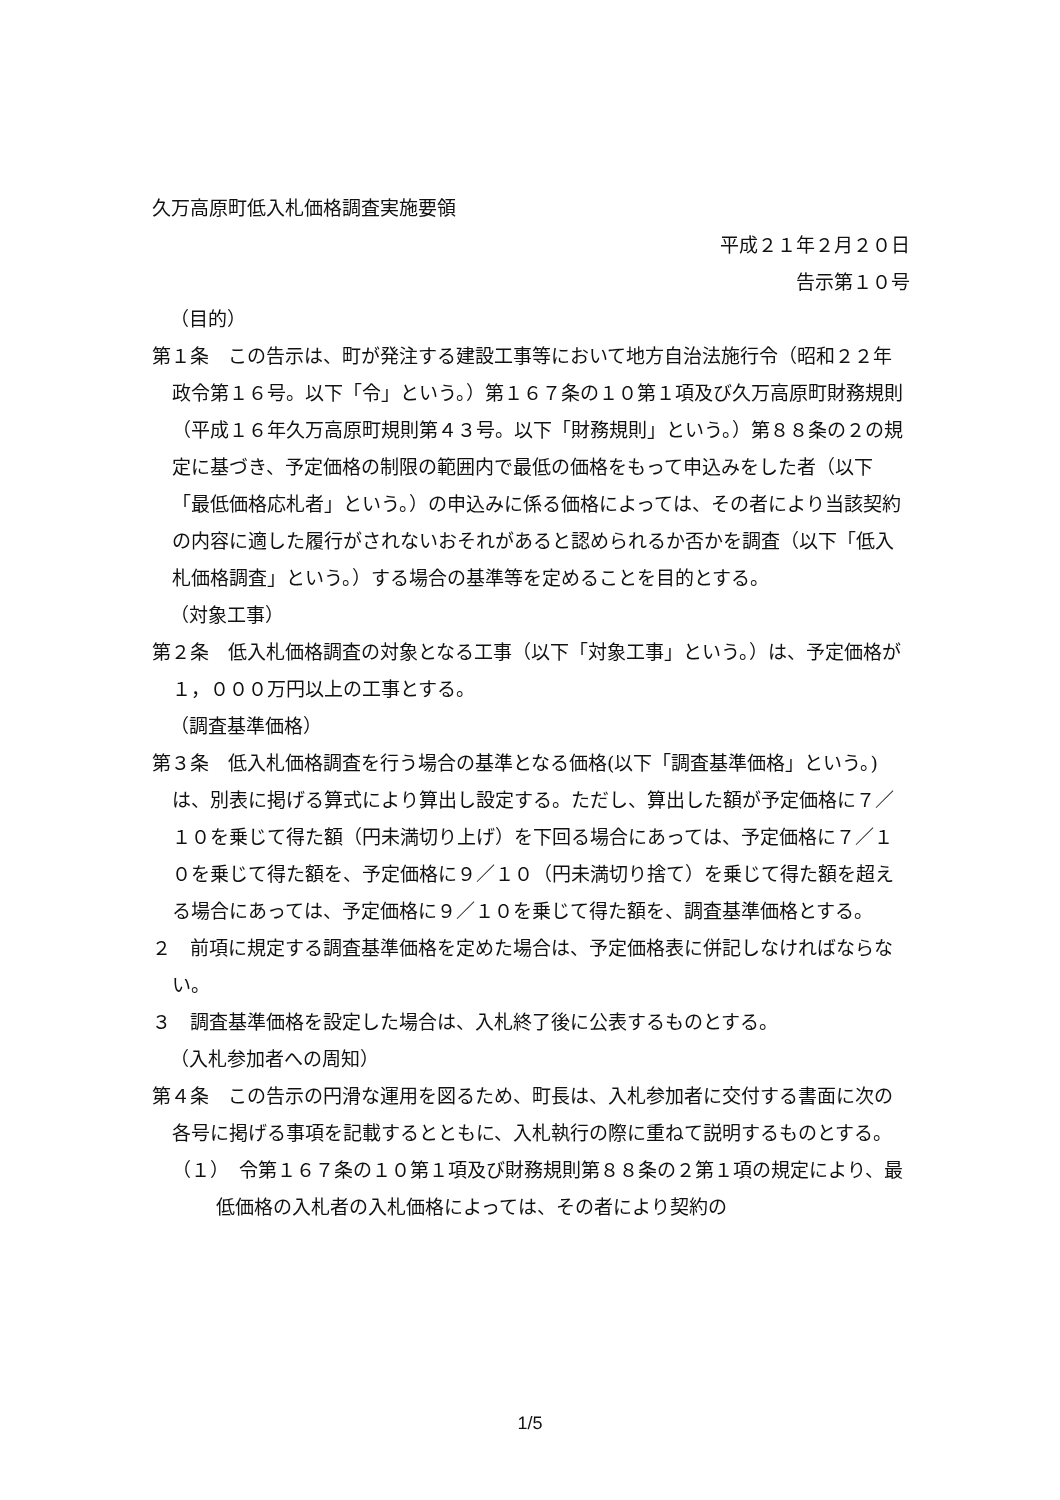久万高原町低入札価格調査実施要領
平成２１年２月２０日
告示第１０号
（目的）
第１条　この告示は、町が発注する建設工事等において地方自治法施行令（昭和２２年政令第１６号。以下「令」という。）第１６７条の１０第１項及び久万高原町財務規則（平成１６年久万高原町規則第４３号。以下「財務規則」という。）第８８条の２の規定に基づき、予定価格の制限の範囲内で最低の価格をもって申込みをした者（以下「最低価格応札者」という。）の申込みに係る価格によっては、その者により当該契約の内容に適した履行がされないおそれがあると認められるか否かを調査（以下「低入札価格調査」という。）する場合の基準等を定めることを目的とする。
（対象工事）
第２条　低入札価格調査の対象となる工事（以下「対象工事」という。）は、予定価格が１，０００万円以上の工事とする。
（調査基準価格）
第３条　低入札価格調査を行う場合の基準となる価格(以下「調査基準価格」という。)は、別表に掲げる算式により算出し設定する。ただし、算出した額が予定価格に７／１０を乗じて得た額（円未満切り上げ）を下回る場合にあっては、予定価格に７／１０を乗じて得た額を、予定価格に９／１０（円未満切り捨て）を乗じて得た額を超える場合にあっては、予定価格に９／１０を乗じて得た額を、調査基準価格とする。
２　前項に規定する調査基準価格を定めた場合は、予定価格表に併記しなければならない。
３　調査基準価格を設定した場合は、入札終了後に公表するものとする。
（入札参加者への周知）
第４条　この告示の円滑な運用を図るため、町長は、入札参加者に交付する書面に次の各号に掲げる事項を記載するとともに、入札執行の際に重ねて説明するものとする。
（１）　令第１６７条の１０第１項及び財務規則第８８条の２第１項の規定により、最低価格の入札者の入札価格によっては、その者により契約の
1/5